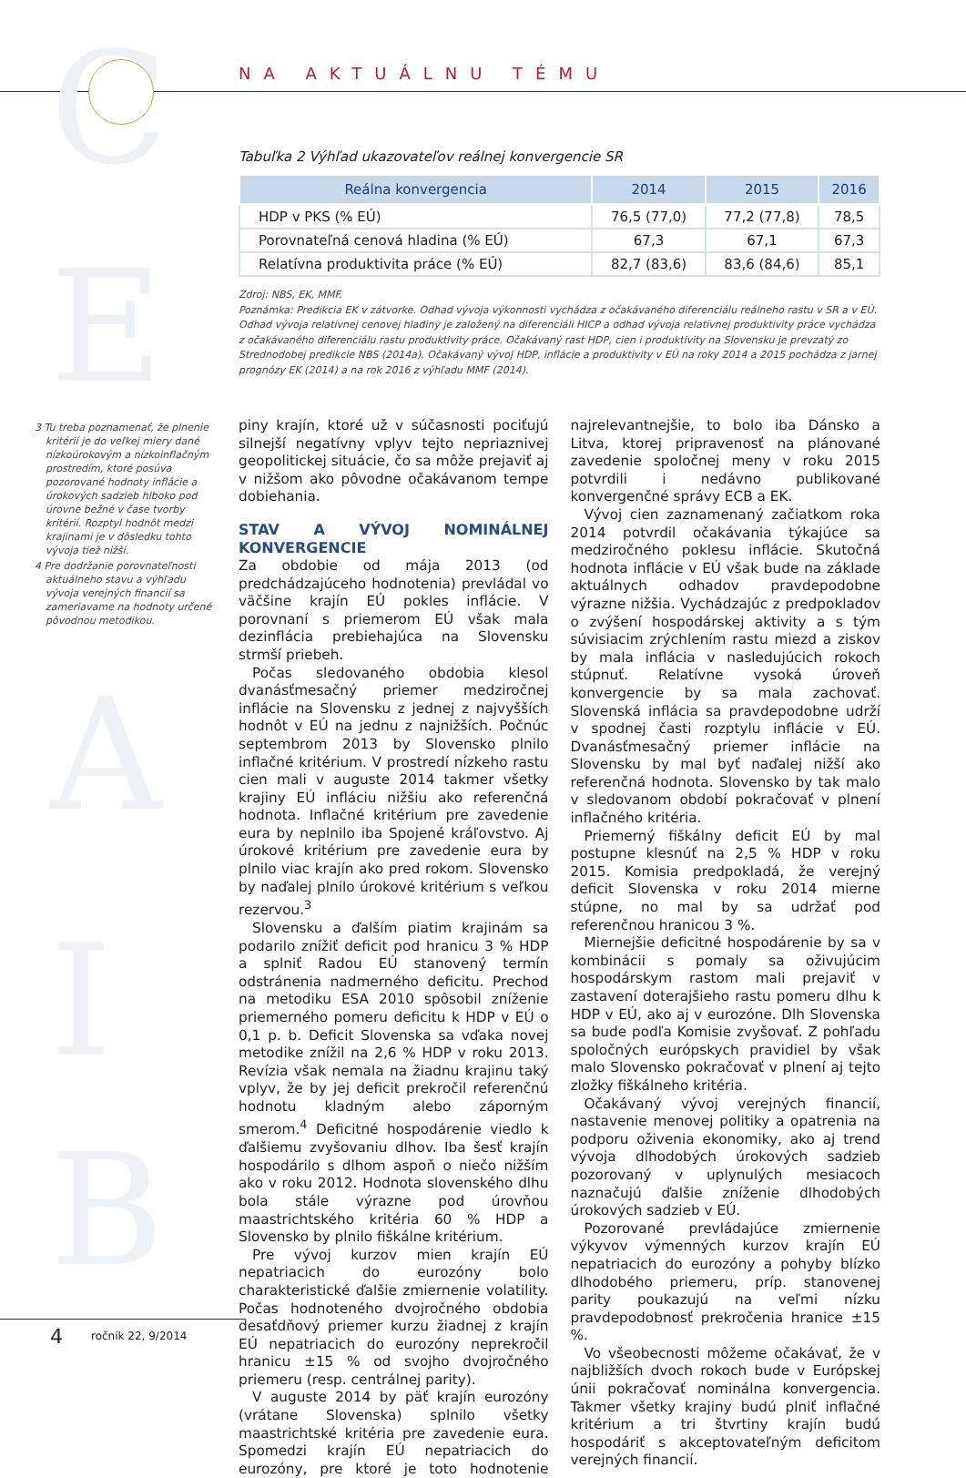C
E
A
I
B
NA AKTUÁLNU TÉMU
Tabuľka 2 Výhľad ukazovateľov reálnej konvergencie SR
| Reálna konvergencia | 2014 | 2015 | 2016 |
| --- | --- | --- | --- |
| HDP v PKS (% EÚ) | 76,5 (77,0) | 77,2 (77,8) | 78,5 |
| Porovnateľná cenová hladina (% EÚ) | 67,3 | 67,1 | 67,3 |
| Relatívna produktivita práce (% EÚ) | 82,7 (83,6) | 83,6 (84,6) | 85,1 |
Zdroj: NBS, EK, MMF.
Poznámka: Predikcia EK v zátvorke. Odhad vývoja výkonnosti vychádza z očakávaného diferenciálu reálneho rastu v SR a v EÚ. Odhad vývoja relatívnej cenovej hladiny je založený na diferenciáli HICP a odhad vývoja relatívnej produktivity práce vychádza z očakávaného diferenciálu rastu produktivity práce. Očakávaný rast HDP, cien i produktivity na Slovensku je prevzatý zo Strednodobej predikcie NBS (2014a). Očakávaný vývoj HDP, inflácie a produktivity v EÚ na roky 2014 a 2015 pochádza z jarnej prognózy EK (2014) a na rok 2016 z výhľadu MMF (2014).
3 Tu treba poznamenať, že plnenie kritérií je do veľkej miery dané nízkoúrokovým a nízkoinflačným prostredím, ktoré posúva pozorované hodnoty inflácie a úrokových sadzieb hlboko pod úrovne bežné v čase tvorby kritérií. Rozptyl hodnôt medzi krajinami je v dôsledku tohto vývoja tiež nižší.
4 Pre dodržanie porovnateľnosti aktuálneho stavu a výhľadu vývoja verejných financií sa zameriavame na hodnoty určené pôvodnou metodikou.
piny krajín, ktoré už v súčasnosti pociťujú silnejší negatívny vplyv tejto nepriaznivej geopolitickej situácie, čo sa môže prejaviť aj v nižšom ako pôvodne očakávanom tempe dobiehania.
STAV A VÝVOJ NOMINÁLNEJ KONVERGENCIE
Za obdobie od mája 2013 (od predchádzajúceho hodnotenia) prevládal vo väčšine krajín EÚ pokles inflácie. V porovnaní s priemerom EÚ však mala dezinflácia prebiehajúca na Slovensku strmší priebeh.
Počas sledovaného obdobia klesol dvanásťmesačný priemer medziročnej inflácie na Slovensku z jednej z najvyšších hodnôt v EÚ na jednu z najnižších. Počnúc septembrom 2013 by Slovensko plnilo inflačné kritérium. V prostredí nízkeho rastu cien mali v auguste 2014 takmer všetky krajiny EÚ infláciu nižšiu ako referenčná hodnota. Inflačné kritérium pre zavedenie eura by neplnilo iba Spojené kráľovstvo. Aj úrokové kritérium pre zavedenie eura by plnilo viac krajín ako pred rokom. Slovensko by naďalej plnilo úrokové kritérium s veľkou rezervou.<sup>3</sup>
Slovensku a ďalším piatim krajinám sa podarilo znížiť deficit pod hranicu 3 % HDP a splniť Radou EÚ stanovený termín odstránenia nadmerného deficitu. Prechod na metodiku ESA 2010 spôsobil zníženie priemerného pomeru deficitu k HDP v EÚ o 0,1 p. b. Deficit Slovenska sa vďaka novej metodike znížil na 2,6 % HDP v roku 2013. Revízia však nemala na žiadnu krajinu taký vplyv, že by jej deficit prekročil referenčnú hodnotu kladným alebo záporným smerom.<sup>4</sup> Deficitné hospodárenie viedlo k ďalšiemu zvyšovaniu dlhov. Iba šesť krajín hospodárilo s dlhom aspoň o niečo nižším ako v roku 2012. Hodnota slovenského dlhu bola stále výrazne pod úrovňou maastrichtského kritéria 60 % HDP a Slovensko by plnilo fiškálne kritérium.
Pre vývoj kurzov mien krajín EÚ nepatriacich do eurozóny bolo charakteristické ďalšie zmiernenie volatility. Počas hodnoteného dvojročného obdobia desaťdňový priemer kurzu žiadnej z krajín EÚ nepatriacich do eurozóny neprekročil hranicu ±15 % od svojho dvojročného priemeru (resp. centrálnej parity).
V auguste 2014 by päť krajín eurozóny (vrátane Slovenska) splnilo všetky maastrichtské kritéria pre zavedenie eura. Spomedzi krajín EÚ nepatriacich do eurozóny, pre ktoré je toto hodnotenie najrelevantnejšie, to bolo iba Dánsko a Litva, ktorej pripravenosť na plánované zavedenie spoločnej meny v roku 2015 potvrdili i nedávno publikované konvergenčné správy ECB a EK.
Vývoj cien zaznamenaný začiatkom roka 2014 potvrdil očakávania týkajúce sa medziročného poklesu inflácie. Skutočná hodnota inflácie v EÚ však bude na základe aktuálnych odhadov pravdepodobne výrazne nižšia. Vychádzajúc z predpokladov o zvýšení hospodárskej aktivity a s tým súvisiacim zrýchlením rastu miezd a ziskov by mala inflácia v nasledujúcich rokoch stúpnuť. Relatívne vysoká úroveň konvergencie by sa mala zachovať. Slovenská inflácia sa pravdepodobne udrží v spodnej časti rozptylu inflácie v EÚ. Dvanásťmesačný priemer inflácie na Slovensku by mal byť naďalej nižší ako referenčná hodnota. Slovensko by tak malo v sledovanom období pokračovať v plnení inflačného kritéria.
Priemerný fiškálny deficit EÚ by mal postupne klesnúť na 2,5 % HDP v roku 2015. Komisia predpokladá, že verejný deficit Slovenska v roku 2014 mierne stúpne, no mal by sa udržať pod referenčnou hranicou 3 %.
Miernejšie deficitné hospodárenie by sa v kombinácii s pomaly sa oživujúcim hospodárskym rastom mali prejaviť v zastavení doterajšieho rastu pomeru dlhu k HDP v EÚ, ako aj v eurozóne. Dlh Slovenska sa bude podľa Komisie zvyšovať. Z pohľadu spoločných európskych pravidiel by však malo Slovensko pokračovať v plnení aj tejto zložky fiškálneho kritéria.
Očakávaný vývoj verejných financií, nastavenie menovej politiky a opatrenia na podporu oživenia ekonomiky, ako aj trend vývoja dlhodobých úrokových sadzieb pozorovaný v uplynulých mesiacoch naznačujú ďalšie zníženie dlhodobých úrokových sadzieb v EÚ.
Pozorované prevládajúce zmiernenie výkyvov výmenných kurzov krajín EÚ nepatriacich do eurozóny a pohyby blízko dlhodobého priemeru, príp. stanovenej parity poukazujú na veľmi nízku pravdepodobnosť prekročenia hranice ±15 %.
Vo všeobecnosti môžeme očakávať, že v najbližších dvoch rokoch bude v Európskej únii pokračovať nominálna konvergencia. Takmer všetky krajiny budú plniť inflačné kritérium a tri štvrtiny krajín budú hospodáriť s akceptovateľným deficitom verejných financií.
4 ročník 22, 9/2014